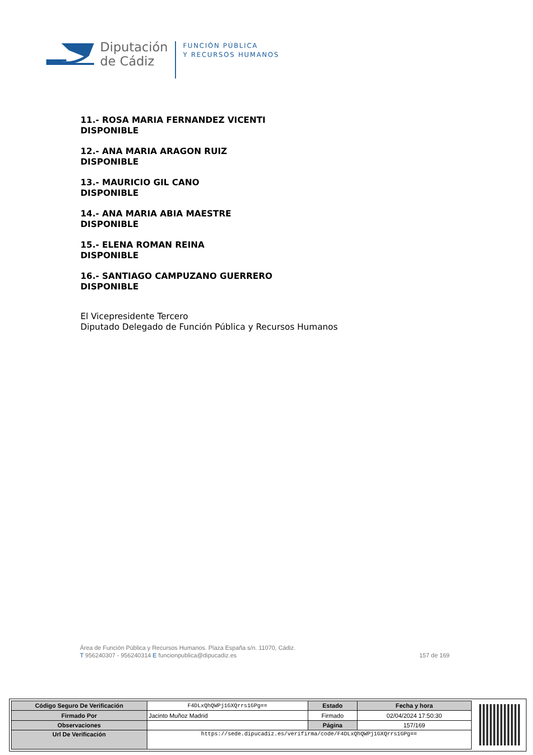Diputación
de Cádiz
FUNCIÓN PÚBLICA
Y RECURSOS HUMANOS
11.- ROSA MARIA FERNANDEZ VICENTI
DISPONIBLE
12.- ANA MARIA ARAGON RUIZ
DISPONIBLE
13.- MAURICIO GIL CANO
DISPONIBLE
14.- ANA MARIA ABIA MAESTRE
DISPONIBLE
15.- ELENA ROMAN REINA
DISPONIBLE
16.- SANTIAGO CAMPUZANO GUERRERO
DISPONIBLE
El Vicepresidente Tercero
Diputado Delegado de Función Pública y Recursos Humanos
Área de Función Pública y Recursos Humanos. Plaza España s/n. 11070, Cádiz.
T 956240307 - 956240314 E funcionpublica@dipucadiz.es 157 de 169
| Código Seguro De Verificación | F4DLxQhQWPj1GXQrrs1GPg== | Estado | Fecha y hora |
| Firmado Por | Jacinto Muñoz Madrid | Firmado | 02/04/2024 17:50:30 |
| Observaciones | | Página | 157/169 |
| Url De Verificación | https://sede.dipucadiz.es/verifirma/code/F4DLxQhQWPj1GXQrrs1GPg== | | |